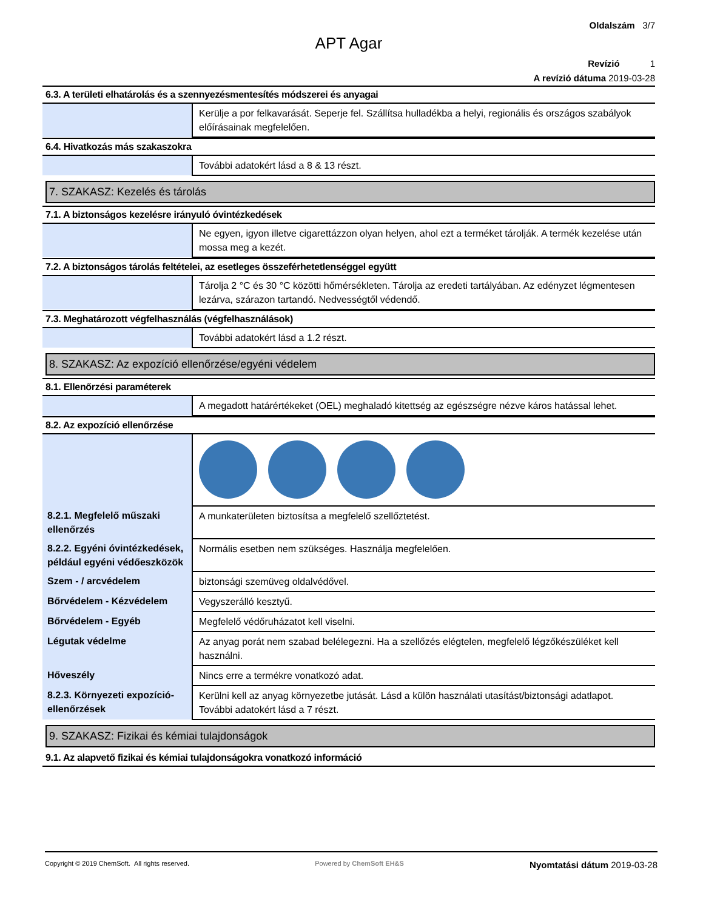Oldalszám 3/7
APT Agar
Revízió 1
A revízió dátuma 2019-03-28
6.3. A területi elhatárolás és a szennyezésmentesítés módszerei és anyagai
| | Kerülje a por felkavarását. Seperje fel. Szállítsa hulladékba a helyi, regionális és országos szabályok előírásainak megfelelően. |
6.4. Hivatkozás más szakaszokra
| | További adatokért lásd a 8 & 13 részt. |
7. SZAKASZ: Kezelés és tárolás
7.1. A biztonságos kezelésre irányuló óvintézkedések
| | Ne egyen, igyon illetve cigarettázzon olyan helyen, ahol ezt a terméket tárolják. A termék kezelése után mossa meg a kezét. |
7.2. A biztonságos tárolás feltételei, az esetleges összeférhetetlenséggel együtt
| | Tárolja 2 °C és 30 °C közötti hőmérsékleten. Tárolja az eredeti tartályában. Az edényzet légmentesen lezárva, szárazon tartandó. Nedvességtől védendő. |
7.3. Meghatározott végfelhasználás (végfelhasználások)
| | További adatokért lásd a 1.2 részt. |
8. SZAKASZ: Az expozíció ellenőrzése/egyéni védelem
8.1. Ellenőrzési paraméterek
| | A megadott határértékeket (OEL) meghaladó kitettség az egészségre nézve káros hatással lehet. |
8.2. Az expozíció ellenőrzése
| 8.2.1. Megfelelő műszaki ellenőrzés | A munkaterületen biztosítsa a megfelelő szellőztetést. |
| 8.2.2. Egyéni óvintézkedések, például egyéni védőeszközök | Normális esetben nem szükséges. Használja megfelelően. |
| Szem - / arcvédelem | biztonsági szemüveg oldalvédővel. |
| Bőrvédelem - Kézvédelem | Vegyszerálló kesztyű. |
| Bőrvédelem - Egyéb | Megfelelő védőruházatot kell viselni. |
| Légutak védelme | Az anyag porát nem szabad belélegezni. Ha a szellőzés elégtelen, megfelelő légzőkészüléket kell használni. |
| Hőveszély | Nincs erre a termékre vonatkozó adat. |
| 8.2.3. Környezeti expozíció-ellenőrzések | Kerülni kell az anyag környezetbe jutását. Lásd a külön használati utasítást/biztonsági adatlapot. További adatokért lásd a 7 részt. |
9. SZAKASZ: Fizikai és kémiai tulajdonságok
9.1. Az alapvető fizikai és kémiai tulajdonságokra vonatkozó információ
Copyright © 2019 ChemSoft. All rights reserved.
Powered by ChemSoft EH&S
Nyomtatási dátum 2019-03-28